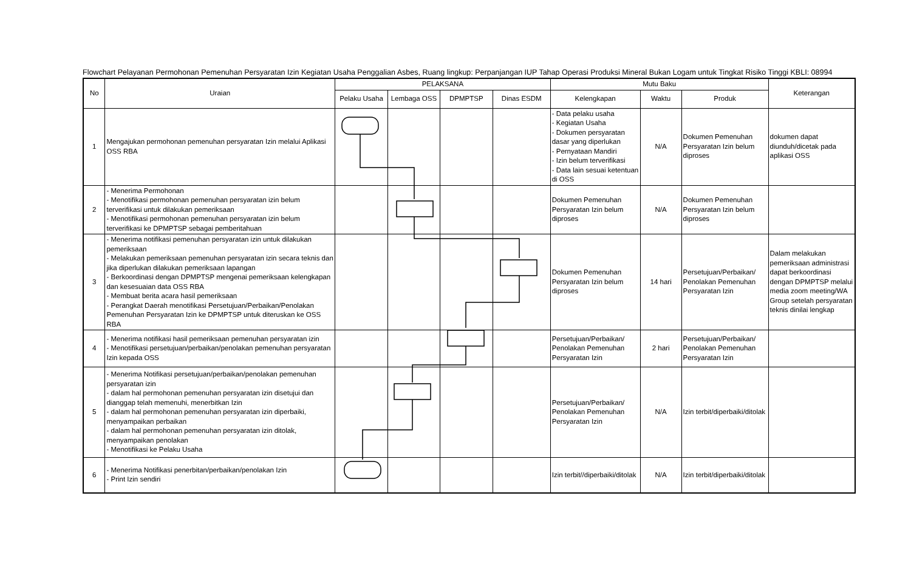Flowchart Pelayanan Permohonan Pemenuhan Persyaratan Izin Kegiatan Usaha Penggalian Asbes, Ruang lingkup: Perpanjangan IUP Tahap Operasi Produksi Mineral Bukan Logam untuk Tingkat Risiko Tinggi KBLI: 08994
| No | Uraian | PELAKSANA | | | | Mutu Baku | | | Keterangan |
| --- | --- | --- | --- | --- | --- | --- | --- | --- | --- |
| | | Pelaku Usaha | Lembaga OSS | DPMPTSP | Dinas ESDM | Kelengkapan | Waktu | Produk | |
| 1 | Mengajukan permohonan pemenuhan persyaratan Izin melalui Aplikasi OSS RBA | | | | | - Data pelaku usaha - Kegiatan Usaha - Dokumen persyaratan dasar yang diperlukan - Pernyataan Mandiri - Izin belum terverifikasi - Data lain sesuai ketentuan di OSS | N/A | Dokumen Pemenuhan Persyaratan Izin belum diproses | dokumen dapat diunduh/dicetak pada aplikasi OSS |
| 2 | - Menerima Permohonan - Menotifikasi permohonan pemenuhan persyaratan izin belum terverifikasi untuk dilakukan pemeriksaan - Menotifikasi permohonan pemenuhan persyaratan izin belum terverifikasi ke DPMPTSP sebagai pemberitahuan | | | | | Dokumen Pemenuhan Persyaratan Izin belum diproses | N/A | Dokumen Pemenuhan Persyaratan Izin belum diproses | |
| 3 | - Menerima notifikasi pemenuhan persyaratan izin untuk dilakukan pemeriksaan - Melakukan pemeriksaan pemenuhan persyaratan izin secara teknis dan jika diperlukan dilakukan pemeriksaan lapangan - Berkoordinasi dengan DPMPTSP mengenai pemeriksaan kelengkapan dan kesesuaian data OSS RBA - Membuat berita acara hasil pemeriksaan - Perangkat Daerah menotifikasi Persetujuan/Perbaikan/Penolakan Pemenuhan Persyaratan Izin ke DPMPTSP untuk diteruskan ke OSS RBA | | | | | Dokumen Pemenuhan Persyaratan Izin belum diproses | 14 hari | Persetujuan/Perbaikan/ Penolakan Pemenuhan Persyaratan Izin | Dalam melakukan pemeriksaan administrasi dapat berkoordinasi dengan DPMPTSP melalui media zoom meeting/WA Group setelah persyaratan teknis dinilai lengkap |
| 4 | - Menerima notifikasi hasil pemeriksaan pemenuhan persyaratan izin - Menotifikasi persetujuan/perbaikan/penolakan pemenuhan persyaratan Izin kepada OSS | | | | | Persetujuan/Perbaikan/ Penolakan Pemenuhan Persyaratan Izin | 2 hari | Persetujuan/Perbaikan/ Penolakan Pemenuhan Persyaratan Izin | |
| 5 | - Menerima Notifikasi persetujuan/perbaikan/penolakan pemenuhan persyaratan izin - dalam hal permohonan pemenuhan persyaratan izin disetujui dan dianggap telah memenuhi, menerbitkan Izin - dalam hal permohonan pemenuhan persyaratan izin diperbaiki, menyampaikan perbaikan - dalam hal permohonan pemenuhan persyaratan izin ditolak, menyampaikan penolakan - Menotifikasi ke Pelaku Usaha | | | | | Persetujuan/Perbaikan/ Penolakan Pemenuhan Persyaratan Izin | N/A | Izin terbit/diperbaiki/ditolak | |
| 6 | - Menerima Notifikasi penerbitan/perbaikan/penolakan Izin - Print Izin sendiri | | | | | Izin terbit//diperbaiki/ditolak | N/A | Izin terbit/diperbaiki/ditolak | |